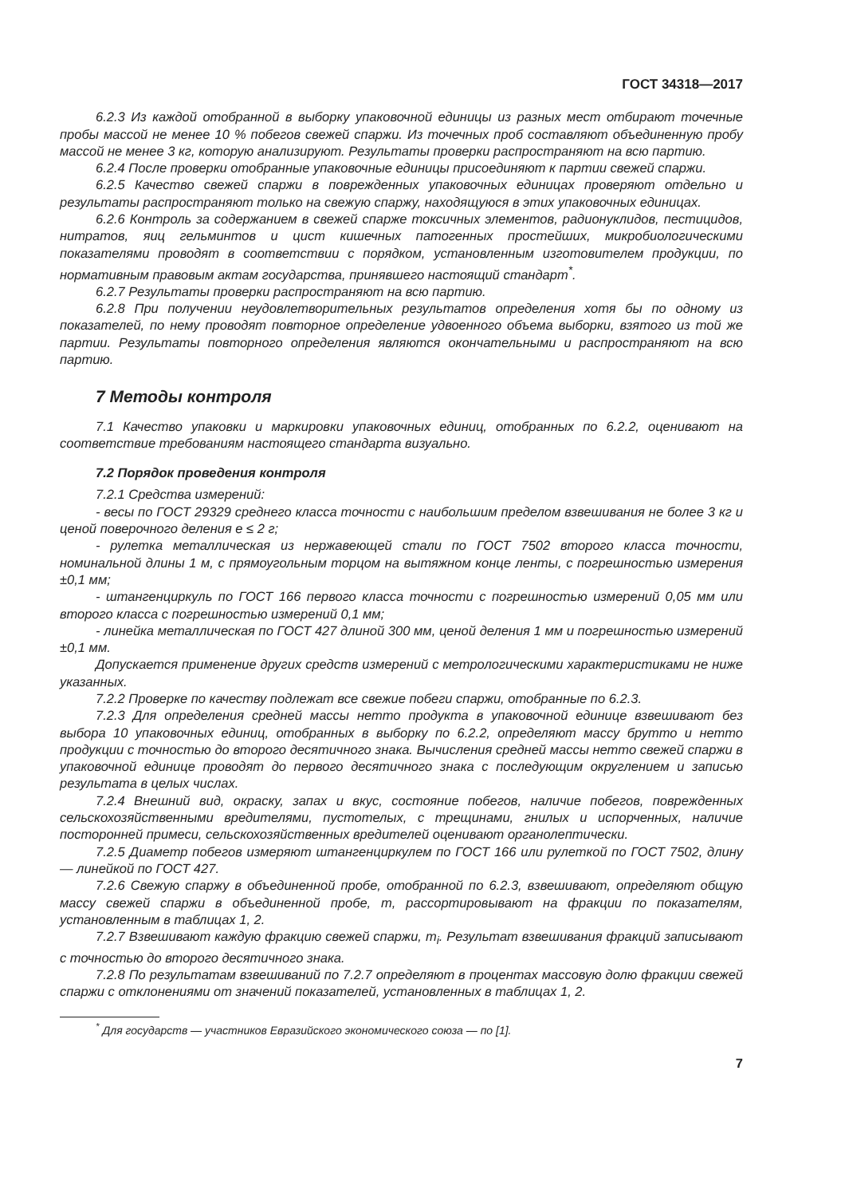ГОСТ 34318—2017
6.2.3 Из каждой отобранной в выборку упаковочной единицы из разных мест отбирают точечные пробы массой не менее 10 % побегов свежей спаржи. Из точечных проб составляют объединенную пробу массой не менее 3 кг, которую анализируют. Результаты проверки распространяют на всю партию.
6.2.4 После проверки отобранные упаковочные единицы присоединяют к партии свежей спаржи.
6.2.5 Качество свежей спаржи в поврежденных упаковочных единицах проверяют отдельно и результаты распространяют только на свежую спаржу, находящуюся в этих упаковочных единицах.
6.2.6 Контроль за содержанием в свежей спарже токсичных элементов, радионуклидов, пестицидов, нитратов, яиц гельминтов и цист кишечных патогенных простейших, микробиологическими показателями проводят в соответствии с порядком, установленным изготовителем продукции, по нормативным правовым актам государства, принявшего настоящий стандарт<sup>*</sup>.
6.2.7 Результаты проверки распространяют на всю партию.
6.2.8 При получении неудовлетворительных результатов определения хотя бы по одному из показателей, по нему проводят повторное определение удвоенного объема выборки, взятого из той же партии. Результаты повторного определения являются окончательными и распространяют на всю партию.
7 Методы контроля
7.1 Качество упаковки и маркировки упаковочных единиц, отобранных по 6.2.2, оценивают на соответствие требованиям настоящего стандарта визуально.
7.2 Порядок проведения контроля
7.2.1 Средства измерений:
- весы по ГОСТ 29329 среднего класса точности с наибольшим пределом взвешивания не более 3 кг и ценой поверочного деления e ≤ 2 г;
- рулетка металлическая из нержавеющей стали по ГОСТ 7502 второго класса точности, номинальной длины 1 м, с прямоугольным торцом на вытяжном конце ленты, с погрешностью измерения ±0,1 мм;
- штангенциркуль по ГОСТ 166 первого класса точности с погрешностью измерений 0,05 мм или второго класса с погрешностью измерений 0,1 мм;
- линейка металлическая по ГОСТ 427 длиной 300 мм, ценой деления 1 мм и погрешностью измерений ±0,1 мм.
Допускается применение других средств измерений с метрологическими характеристиками не ниже указанных.
7.2.2 Проверке по качеству подлежат все свежие побеги спаржи, отобранные по 6.2.3.
7.2.3 Для определения средней массы нетто продукта в упаковочной единице взвешивают без выбора 10 упаковочных единиц, отобранных в выборку по 6.2.2, определяют массу брутто и нетто продукции с точностью до второго десятичного знака. Вычисления средней массы нетто свежей спаржи в упаковочной единице проводят до первого десятичного знака с последующим округлением и записью результата в целых числах.
7.2.4 Внешний вид, окраску, запах и вкус, состояние побегов, наличие побегов, поврежденных сельскохозяйственными вредителями, пустотелых, с трещинами, гнилых и испорченных, наличие посторонней примеси, сельскохозяйственных вредителей оценивают органолептически.
7.2.5 Диаметр побегов измеряют штангенциркулем по ГОСТ 166 или рулеткой по ГОСТ 7502, длину — линейкой по ГОСТ 427.
7.2.6 Свежую спаржу в объединенной пробе, отобранной по 6.2.3, взвешивают, определяют общую массу свежей спаржи в объединенной пробе, m, рассортировывают на фракции по показателям, установленным в таблицах 1, 2.
7.2.7 Взвешивают каждую фракцию свежей спаржи, m<sub>i</sub>. Результат взвешивания фракций записывают с точностью до второго десятичного знака.
7.2.8 По результатам взвешиваний по 7.2.7 определяют в процентах массовую долю фракции свежей спаржи с отклонениями от значений показателей, установленных в таблицах 1, 2.
<sup>*</sup> Для государств — участников Евразийского экономического союза — по [1].
7